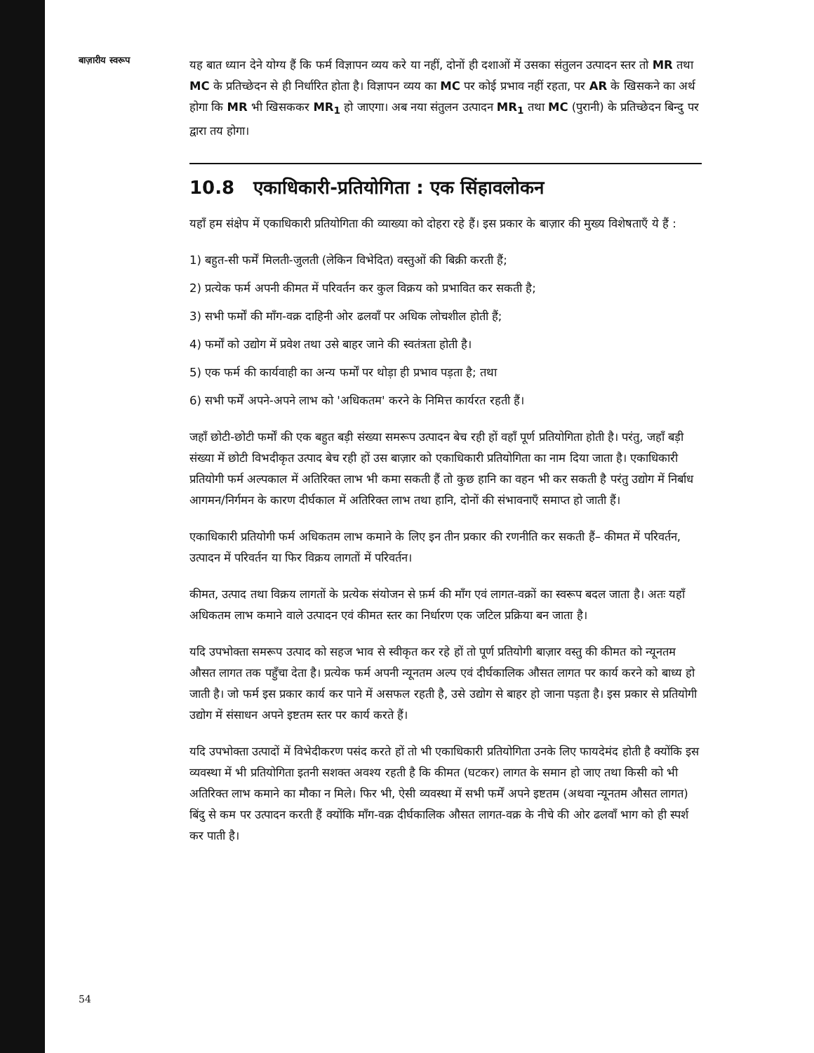बाज़ारीय स्वरूप
यह बात ध्यान देने योग्य हैं कि फर्म विज्ञापन व्यय करे या नहीं, दोनों ही दशाओं में उसका संतुलन उत्पादन स्तर तो MR तथा MC के प्रतिच्छेदन से ही निर्धारित होता है। विज्ञापन व्यय का MC पर कोई प्रभाव नहीं रहता, पर AR के खिसकने का अर्थ होगा कि MR भी खिसककर MR<sub>1</sub> हो जाएगा। अब नया संतुलन उत्पादन MR<sub>1</sub> तथा MC (पुरानी) के प्रतिच्छेदन बिन्दु पर द्वारा तय होगा।
10.8 एकाधिकारी-प्रतियोगिता : एक सिंहावलोकन
यहाँ हम संक्षेप में एकाधिकारी प्रतियोगिता की व्याख्या को दोहरा रहे हैं। इस प्रकार के बाज़ार की मुख्य विशेषताएँ ये हैं :
1) बहुत-सी फर्में मिलती-जुलती (लेकिन विभेदित) वस्तुओं की बिक्री करती हैं;
2) प्रत्येक फर्म अपनी कीमत में परिवर्तन कर कुल विक्रय को प्रभावित कर सकती है;
3) सभी फर्मों की माँग-वक्र दाहिनी ओर ढलवाँ पर अधिक लोचशील होती हैं;
4) फर्मों को उद्योग में प्रवेश तथा उसे बाहर जाने की स्वतंत्रता होती है।
5) एक फर्म की कार्यवाही का अन्य फर्मों पर थोड़ा ही प्रभाव पड़ता है; तथा
6) सभी फर्में अपने-अपने लाभ को 'अधिकतम' करने के निमित्त कार्यरत रहती हैं।
जहाँ छोटी-छोटी फर्मों की एक बहुत बड़ी संख्या समरूप उत्पादन बेच रही हों वहाँ पूर्ण प्रतियोगिता होती है। परंतु, जहाँ बड़ी संख्या में छोटी विभदीकृत उत्पाद बेच रही हों उस बाज़ार को एकाधिकारी प्रतियोगिता का नाम दिया जाता है। एकाधिकारी प्रतियोगी फर्म अल्पकाल में अतिरिक्त लाभ भी कमा सकती हैं तो कुछ हानि का वहन भी कर सकती है परंतु उद्योग में निर्बाध आगमन/निर्गमन के कारण दीर्घकाल में अतिरिक्त लाभ तथा हानि, दोनों की संभावनाएँ समाप्त हो जाती हैं।
एकाधिकारी प्रतियोगी फर्म अधिकतम लाभ कमाने के लिए इन तीन प्रकार की रणनीति कर सकती हैं– कीमत में परिवर्तन, उत्पादन में परिवर्तन या फिर विक्रय लागतों में परिवर्तन।
कीमत, उत्पाद तथा विक्रय लागतों के प्रत्येक संयोजन से फ़र्म की माँग एवं लागत-वक्रों का स्वरूप बदल जाता है। अतः यहाँ अधिकतम लाभ कमाने वाले उत्पादन एवं कीमत स्तर का निर्धारण एक जटिल प्रक्रिया बन जाता है।
यदि उपभोक्ता समरूप उत्पाद को सहज भाव से स्वीकृत कर रहे हों तो पूर्ण प्रतियोगी बाज़ार वस्तु की कीमत को न्यूनतम औसत लागत तक पहुँचा देता है। प्रत्येक फर्म अपनी न्यूनतम अल्प एवं दीर्घकालिक औसत लागत पर कार्य करने को बाध्य हो जाती है। जो फर्म इस प्रकार कार्य कर पाने में असफल रहती है, उसे उद्योग से बाहर हो जाना पड़ता है। इस प्रकार से प्रतियोगी उद्योग में संसाधन अपने इष्टतम स्तर पर कार्य करते हैं।
यदि उपभोक्ता उत्पादों में विभेदीकरण पसंद करते हों तो भी एकाधिकारी प्रतियोगिता उनके लिए फायदेमंद होती है क्योंकि इस व्यवस्था में भी प्रतियोगिता इतनी सशक्त अवश्य रहती है कि कीमत (घटकर) लागत के समान हो जाए तथा किसी को भी अतिरिक्त लाभ कमाने का मौका न मिले। फिर भी, ऐसी व्यवस्था में सभी फर्में अपने इष्टतम (अथवा न्यूनतम औसत लागत) बिंदु से कम पर उत्पादन करती हैं क्योंकि माँग-वक्र दीर्घकालिक औसत लागत-वक्र के नीचे की ओर ढलवाँ भाग को ही स्पर्श कर पाती है।
54